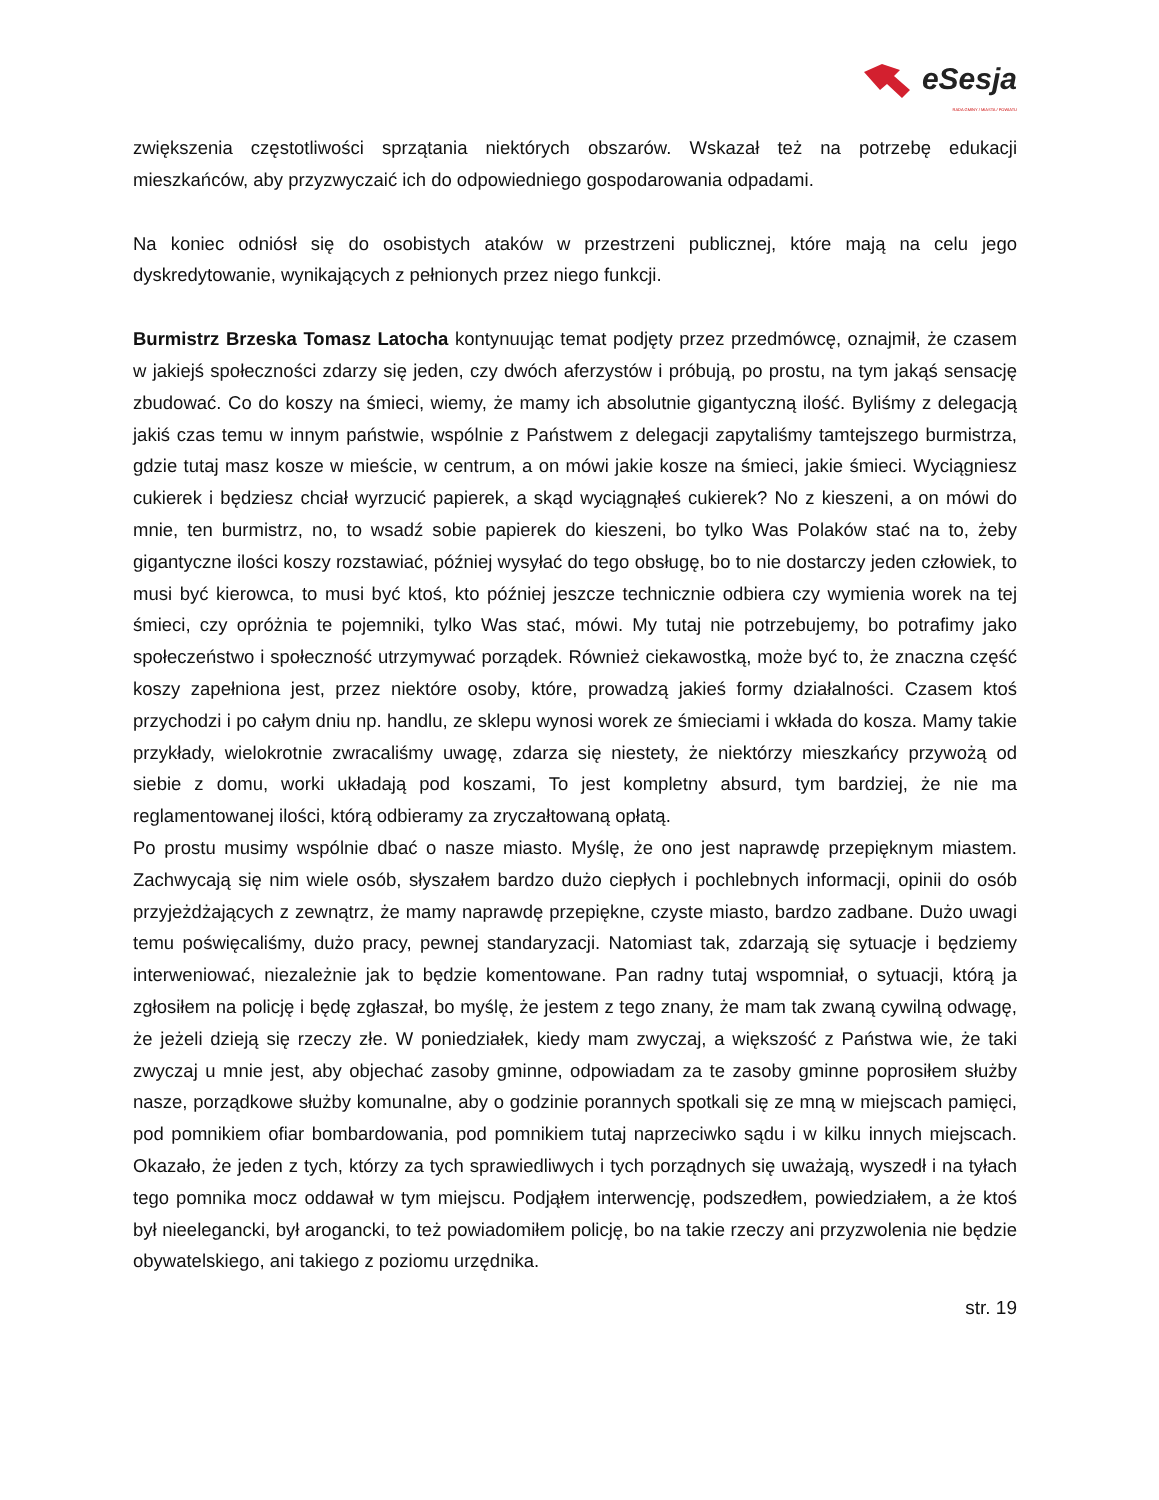eSesja
RADA GMINY / MIASTA / POWIATU
zwiększenia częstotliwości sprzątania niektórych obszarów. Wskazał też na potrzebę edukacji mieszkańców, aby przyzwyczaić ich do odpowiedniego gospodarowania odpadami.
Na koniec odniósł się do osobistych ataków w przestrzeni publicznej, które mają na celu jego dyskredytowanie, wynikających z pełnionych przez niego funkcji.
Burmistrz Brzeska Tomasz Latocha kontynuując temat podjęty przez przedmówcę, oznajmił, że czasem w jakiejś społeczności zdarzy się jeden, czy dwóch aferzystów i próbują, po prostu, na tym jakąś sensację zbudować. Co do koszy na śmieci, wiemy, że mamy ich absolutnie gigantyczną ilość. Byliśmy z delegacją jakiś czas temu w innym państwie, wspólnie z Państwem z delegacji zapytaliśmy tamtejszego burmistrza, gdzie tutaj masz kosze w mieście, w centrum, a on mówi jakie kosze na śmieci, jakie śmieci. Wyciągniesz cukierek i będziesz chciał wyrzucić papierek, a skąd wyciągnąłeś cukierek? No z kieszeni, a on mówi do mnie, ten burmistrz, no, to wsadź sobie papierek do kieszeni, bo tylko Was Polaków stać na to, żeby gigantyczne ilości koszy rozstawiać, później wysyłać do tego obsługę, bo to nie dostarczy jeden człowiek, to musi być kierowca, to musi być ktoś, kto później jeszcze technicznie odbiera czy wymienia worek na tej śmieci, czy opróżnia te pojemniki, tylko Was stać, mówi. My tutaj nie potrzebujemy, bo potrafimy jako społeczeństwo i społeczność utrzymywać porządek. Również ciekawostką, może być to, że znaczna część koszy zapełniona jest, przez niektóre osoby, które, prowadzą jakieś formy działalności. Czasem ktoś przychodzi i po całym dniu np. handlu, ze sklepu wynosi worek ze śmieciami i wkłada do kosza. Mamy takie przykłady, wielokrotnie zwracaliśmy uwagę, zdarza się niestety, że niektórzy mieszkańcy przywożą od siebie z domu, worki układają pod koszami, To jest kompletny absurd, tym bardziej, że nie ma reglamentowanej ilości, którą odbieramy za zryczałtowaną opłatą.
Po prostu musimy wspólnie dbać o nasze miasto. Myślę, że ono jest naprawdę przepięknym miastem. Zachwycają się nim wiele osób, słyszałem bardzo dużo ciepłych i pochlebnych informacji, opinii do osób przyjeżdżających z zewnątrz, że mamy naprawdę przepiękne, czyste miasto, bardzo zadbane. Dużo uwagi temu poświęcaliśmy, dużo pracy, pewnej standaryzacji. Natomiast tak, zdarzają się sytuacje i będziemy interweniować, niezależnie jak to będzie komentowane. Pan radny tutaj wspomniał, o sytuacji, którą ja zgłosiłem na policję i będę zgłaszał, bo myślę, że jestem z tego znany, że mam tak zwaną cywilną odwagę, że jeżeli dzieją się rzeczy złe. W poniedziałek, kiedy mam zwyczaj, a większość z Państwa wie, że taki zwyczaj u mnie jest, aby objechać zasoby gminne, odpowiadam za te zasoby gminne poprosiłem służby nasze, porządkowe służby komunalne, aby o godzinie porannych spotkali się ze mną w miejscach pamięci, pod pomnikiem ofiar bombardowania, pod pomnikiem tutaj naprzeciwko sądu i w kilku innych miejscach. Okazało, że jeden z tych, którzy za tych sprawiedliwych i tych porządnych się uważają, wyszedł i na tyłach tego pomnika mocz oddawał w tym miejscu. Podjąłem interwencję, podszedłem, powiedziałem, a że ktoś był nieelegancki, był arogancki, to też powiadomiłem policję, bo na takie rzeczy ani przyzwolenia nie będzie obywatelskiego, ani takiego z poziomu urzędnika.
str. 19